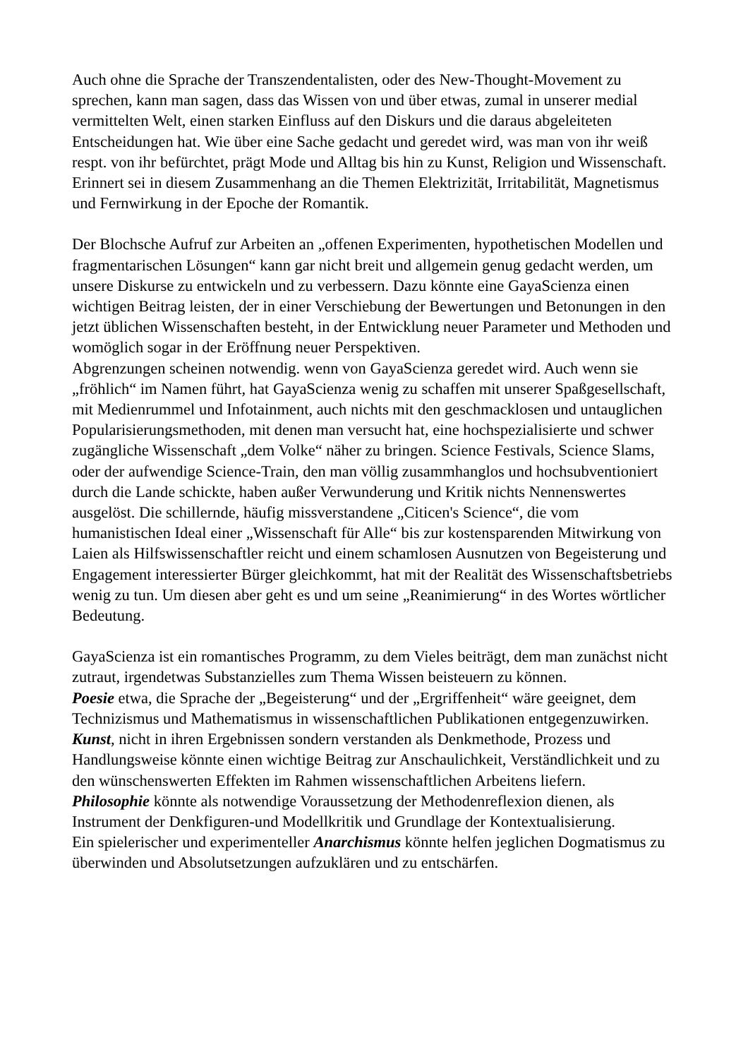Auch ohne die Sprache der Transzendentalisten, oder des New-Thought-Movement zu sprechen, kann man sagen, dass das Wissen von und über etwas, zumal in unserer medial vermittelten Welt, einen starken Einfluss auf den Diskurs und die daraus abgeleiteten Entscheidungen hat. Wie über eine Sache gedacht und geredet wird, was man von ihr weiß respt. von ihr befürchtet, prägt Mode und Alltag bis hin zu Kunst, Religion und Wissenschaft. Erinnert sei in diesem Zusammenhang an die Themen Elektrizität, Irritabilität, Magnetismus und Fernwirkung in der Epoche der Romantik.
Der Blochsche Aufruf zur Arbeiten an „offenen Experimenten, hypothetischen Modellen und fragmentarischen Lösungen“ kann gar nicht breit und allgemein genug gedacht werden, um unsere Diskurse zu entwickeln und zu verbessern. Dazu könnte eine GayaScienza einen wichtigen Beitrag leisten, der in einer Verschiebung der Bewertungen und Betonungen in den jetzt üblichen Wissenschaften besteht, in der Entwicklung neuer Parameter und Methoden und womöglich sogar in der Eröffnung neuer Perspektiven.
Abgrenzungen scheinen notwendig. wenn von GayaScienza geredet wird. Auch wenn sie „fröhlich“ im Namen führt, hat GayaScienza wenig zu schaffen mit unserer Spaßgesellschaft, mit Medienrummel und Infotainment, auch nichts mit den geschmacklosen und untauglichen Popularisierungsmethoden, mit denen man versucht hat, eine hochspezialisierte und schwer zugängliche Wissenschaft „dem Volke“ näher zu bringen. Science Festivals, Science Slams, oder der aufwendige Science-Train, den man völlig zusammhanglos und hochsubventioniert durch die Lande schickte, haben außer Verwunderung und Kritik nichts Nennenswertes ausgelöst. Die schillernde, häufig missverstandene „Citicen's Science“, die vom humanistischen Ideal einer „Wissenschaft für Alle“ bis zur kostensparenden Mitwirkung von Laien als Hilfswissenschaftler reicht und einem schamlosen Ausnutzen von Begeisterung und Engagement interessierter Bürger gleichkommt, hat mit der Realität des Wissenschaftsbetriebs wenig zu tun. Um diesen aber geht es und um seine „Reanimierung“ in des Wortes wörtlicher Bedeutung.
GayaScienza ist ein romantisches Programm, zu dem Vieles beiträgt, dem man zunächst nicht zutraut, irgendetwas Substanzielles zum Thema Wissen beisteuern zu können.
Poesie etwa, die Sprache der „Begeisterung“ und der „Ergriffenheit“ wäre geeignet, dem Technizismus und Mathematismus in wissenschaftlichen Publikationen entgegenzuwirken.
Kunst, nicht in ihren Ergebnissen sondern verstanden als Denkmethode, Prozess und Handlungsweise könnte einen wichtige Beitrag zur Anschaulichkeit, Verständlichkeit und zu den wünschenswerten Effekten im Rahmen wissenschaftlichen Arbeitens liefern.
Philosophie könnte als notwendige Voraussetzung der Methodenreflexion dienen, als Instrument der Denkfiguren-und Modellkritik und Grundlage der Kontextualisierung.
Ein spielerischer und experimenteller Anarchismus könnte helfen jeglichen Dogmatismus zu überwinden und Absolutsetzungen aufzuklären und zu entschärfen.